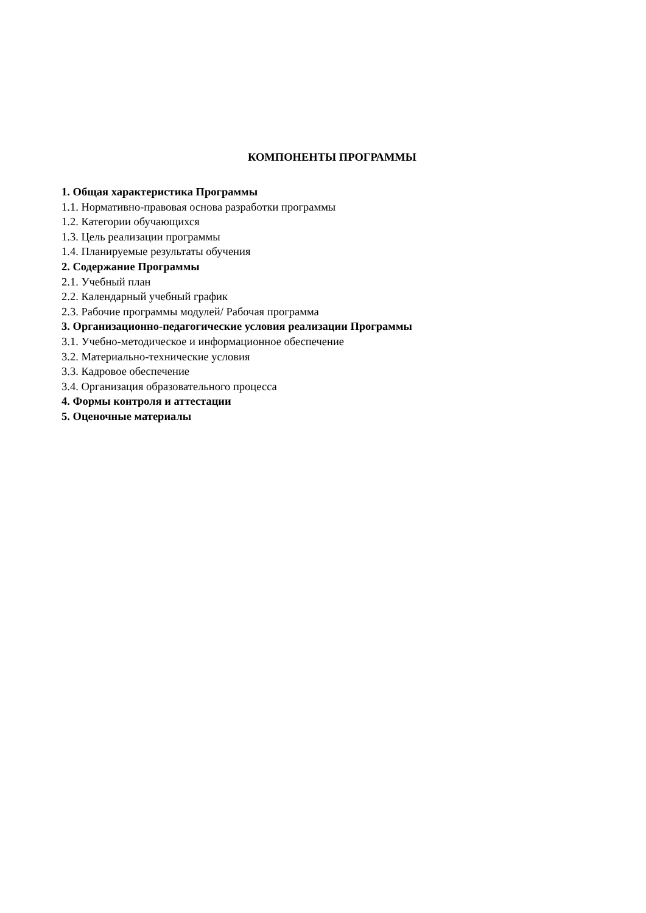КОМПОНЕНТЫ ПРОГРАММЫ
1. Общая характеристика Программы
1.1. Нормативно-правовая основа разработки программы
1.2. Категории обучающихся
1.3. Цель реализации программы
1.4. Планируемые результаты обучения
2. Содержание Программы
2.1. Учебный план
2.2. Календарный учебный график
2.3. Рабочие программы модулей/ Рабочая программа
3. Организационно-педагогические условия реализации Программы
3.1. Учебно-методическое и информационное обеспечение
3.2. Материально-технические условия
3.3. Кадровое обеспечение
3.4. Организация образовательного процесса
4. Формы контроля и аттестации
5. Оценочные материалы